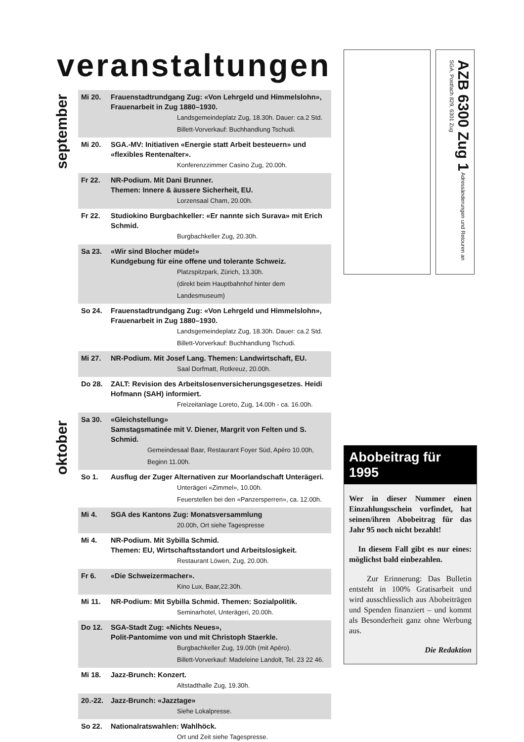veranstaltungen
september
oktober
Mi 20. Frauenstadtrundgang Zug: «Von Lehrgeld und Himmelslohn», Frauenarbeit in Zug 1880–1930.
Landsgemeindeplatz Zug, 18.30h. Dauer: ca.2 Std.
Billett-Vorverkauf: Buchhandlung Tschudi.
Mi 20. SGA.-MV: Initiativen «Energie statt Arbeit besteuern» und «flexibles Rentenalter».
Konferenzzimmer Casino Zug, 20.00h.
Fr 22. NR-Podium. Mit Dani Brunner.
Themen: Innere & äussere Sicherheit, EU.
Lorzensaal Cham, 20.00h.
Fr 22. Studiokino Burgbachkeller: «Er nannte sich Surava» mit Erich Schmid.
Burgbachkeller Zug, 20.30h.
Sa 23. «Wir sind Blocher müde!»
Kundgebung für eine offene und tolerante Schweiz.
Platzspitzpark, Zürich, 13.30h.
(direkt beim Hauptbahnhof hinter dem Landesmuseum)
So 24. Frauenstadtrundgang Zug: «Von Lehrgeld und Himmelslohn», Frauenarbeit in Zug 1880–1930.
Landsgemeindeplatz Zug, 18.30h. Dauer: ca.2 Std.
Billett-Vorverkauf: Buchhandlung Tschudi.
Mi 27. NR-Podium. Mit Josef Lang. Themen: Landwirtschaft, EU.
Saal Dorfmatt, Rotkreuz, 20.00h.
Do 28. ZALT: Revision des Arbeitslosenversicherungsgesetzes. Heidi Hofmann (SAH) informiert.
Freizeitanlage Loreto, Zug, 14.00h - ca. 16.00h.
Sa 30. «Gleichstellung»
Samstagsmatinée mit V. Diener, Margrit von Felten und S. Schmid.
Gemeindesaal Baar, Restaurant Foyer Süd, Apéro 10.00h, Beginn 11.00h.
So 1. Ausflug der Zuger Alternativen zur Moorlandschaft Unterägeri.
Unterägeri «Zimmel», 10.00h.
Feuerstellen bei den «Panzersperren», ca. 12.00h.
Mi 4. SGA des Kantons Zug: Monatsversammlung
20.00h, Ort siehe Tagespresse
Mi 4. NR-Podium. Mit Sybilla Schmid.
Themen: EU, Wirtschaftsstandort und Arbeitslosigkeit.
Restaurant Löwen, Zug, 20.00h.
Fr 6. «Die Schweizermacher».
Kino Lux, Baar,22.30h.
Mi 11. NR-Podium: Mit Sybilla Schmid. Themen: Sozialpolitik.
Seminarhotel, Unterägeri, 20.00h.
Do 12. SGA-Stadt Zug: «Nichts Neues»,
Polit-Pantomime von und mit Christoph Staerkle.
Burgbachkeller Zug, 19.00h (mit Apéro).
Billett-Vorverkauf: Madeleine Landolt, Tel. 23 22 46.
Mi 18. Jazz-Brunch: Konzert.
Altstadthalle Zug, 19.30h.
20.-22. Jazz-Brunch: «Jazztage»
Siehe Lokalpresse.
So 22. Nationalratswahlen: Wahlhöck.
Ort und Zeit siehe Tagespresse.
AZB 6300 Zug 1 Adressänderungen und Retouren an SGA, Postfach 829, 6301 Zug
Abobeitrag für 1995
Wer in dieser Nummer einen Einzahlungsschein vorfindet, hat seinen/ihren Abobeitrag für das Jahr 95 noch nicht bezahlt!
In diesem Fall gibt es nur eines: möglichst bald einbezahlen.
Zur Erinnerung: Das Bulletin entsteht in 100% Gratisarbeit und wird ausschliesslich aus Abobeiträgen und Spenden finanziert – und kommt als Besonderheit ganz ohne Werbung aus.
Die Redaktion